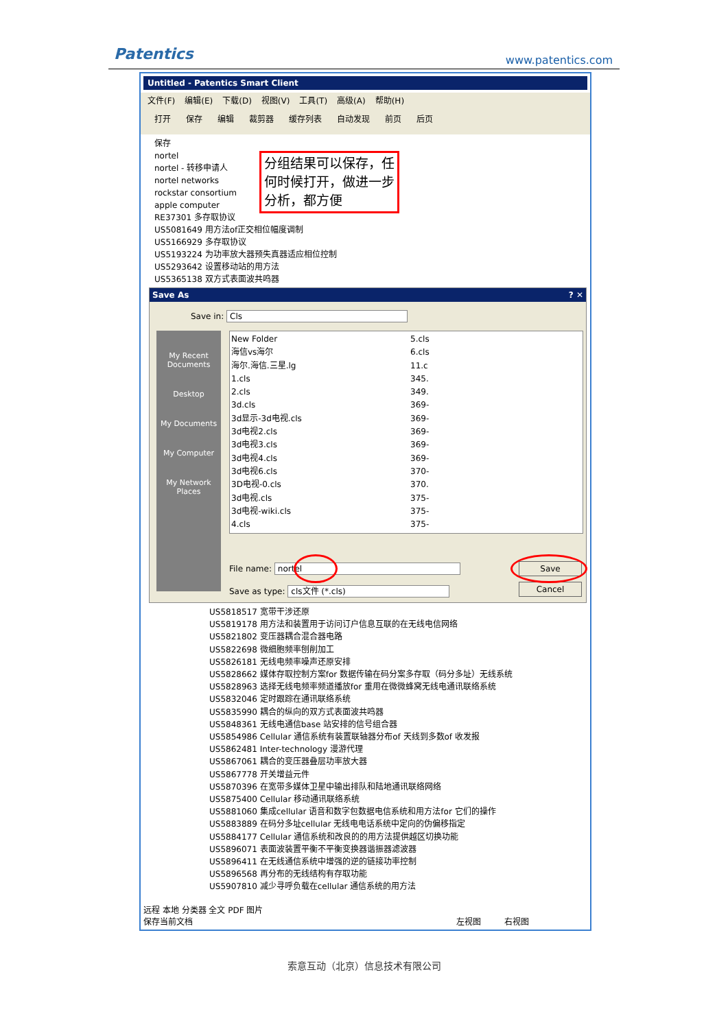Patentics www.patentics.com
Untitled - Patentics Smart Client
文件(F) 编辑(E) 下载(D) 视图(V) 工具(T) 高级(A) 帮助(H)
打开 保存 编辑 裁剪器 缓存列表 自动发现 前页 后页
保存
nortel
nortel - 转移申请人
nortel networks
rockstar consortium
apple computer
RE37301 多存取协议
US5081649 用方法of正交相位幅度调制
US5166929 多存取协议
US5193224 为功率放大器预失真器适应相位控制
US5293642 设置移动站的用方法
US5365138 双方式表面波共鸣器
分组结果可以保存，任何时候打开，做进一步分析，都方便
Save As ? ✕
Save in: Cls
My Recent Documents
Desktop
My Documents
My Computer
My Network Places
New Folder
海信vs海尔
海尔.海信.三星.lg
1.cls
2.cls
3d.cls
3d显示-3d电视.cls
3d电视2.cls
3d电视3.cls
3d电视4.cls
3d电视6.cls
3D电视-0.cls
3d电视.cls
3d电视-wiki.cls
4.cls
5.cls
6.cls
11.c
345.
349.
369-
369-
369-
369-
369-
370-
370.
375-
375-
375-
File name: nortel
Save as type: cls文件 (*.cls)
Save
Cancel
US5818517 宽带干涉还原
US5819178 用方法和装置用于访问订户信息互联的在无线电信网络
US5821802 变压器耦合混合器电路
US5822698 微细胞频率刨削加工
US5826181 无线电频率噪声还原安排
US5828662 媒体存取控制方案for 数据传输在码分案多存取（码分多址）无线系统
US5828963 选择无线电频率频道播放for 重用在微微蜂窝无线电通讯联络系统
US5832046 定时跟踪在通讯联络系统
US5835990 耦合的纵向的双方式表面波共鸣器
US5848361 无线电通信base 站安排的信号组合器
US5854986 Cellular 通信系统有装置联轴器分布of 天线到多数of 收发报
US5862481 Inter-technology 漫游代理
US5867061 耦合的变压器叠层功率放大器
US5867778 开关增益元件
US5870396 在宽带多媒体卫星中输出排队和陆地通讯联络网络
US5875400 Cellular 移动通讯联络系统
US5881060 集成cellular 语音和数字包数据电信系统和用方法for 它们的操作
US5883889 在码分多址cellular 无线电电话系统中定向的伪偏移指定
US5884177 Cellular 通信系统和改良的的用方法提供越区切换功能
US5896071 表面波装置平衡不平衡变换器谐振器滤波器
US5896411 在无线通信系统中增强的逆的链接功率控制
US5896568 再分布的无线结构有存取功能
US5907810 减少寻呼负载在cellular 通信系统的用方法
远程 本地 分类器 全文 PDF 图片
保存当前文档 左视图 右视图
索意互动（北京）信息技术有限公司